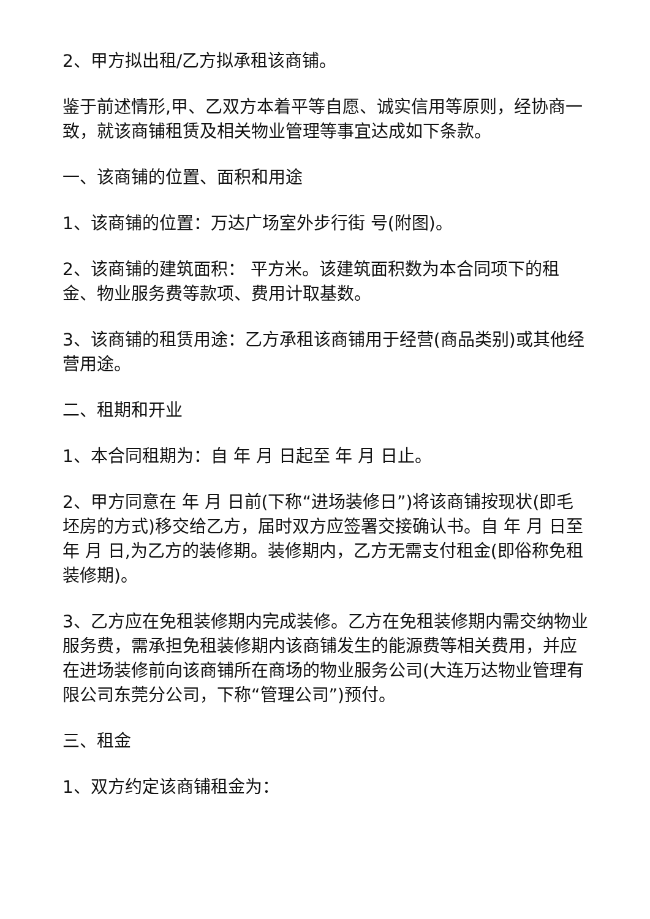2、甲方拟出租/乙方拟承租该商铺。
鉴于前述情形,甲、乙双方本着平等自愿、诚实信用等原则，经协商一致，就该商铺租赁及相关物业管理等事宜达成如下条款。
一、该商铺的位置、面积和用途
1、该商铺的位置：万达广场室外步行街 号(附图)。
2、该商铺的建筑面积： 平方米。该建筑面积数为本合同项下的租金、物业服务费等款项、费用计取基数。
3、该商铺的租赁用途：乙方承租该商铺用于经营(商品类别)或其他经营用途。
二、租期和开业
1、本合同租期为：自 年 月 日起至 年 月 日止。
2、甲方同意在 年 月 日前(下称“进场装修日”)将该商铺按现状(即毛坯房的方式)移交给乙方，届时双方应签署交接确认书。自 年 月 日至 年 月 日,为乙方的装修期。装修期内，乙方无需支付租金(即俗称免租装修期)。
3、乙方应在免租装修期内完成装修。乙方在免租装修期内需交纳物业服务费，需承担免租装修期内该商铺发生的能源费等相关费用，并应在进场装修前向该商铺所在商场的物业服务公司(大连万达物业管理有限公司东莞分公司，下称“管理公司”)预付。
三、租金
1、双方约定该商铺租金为：